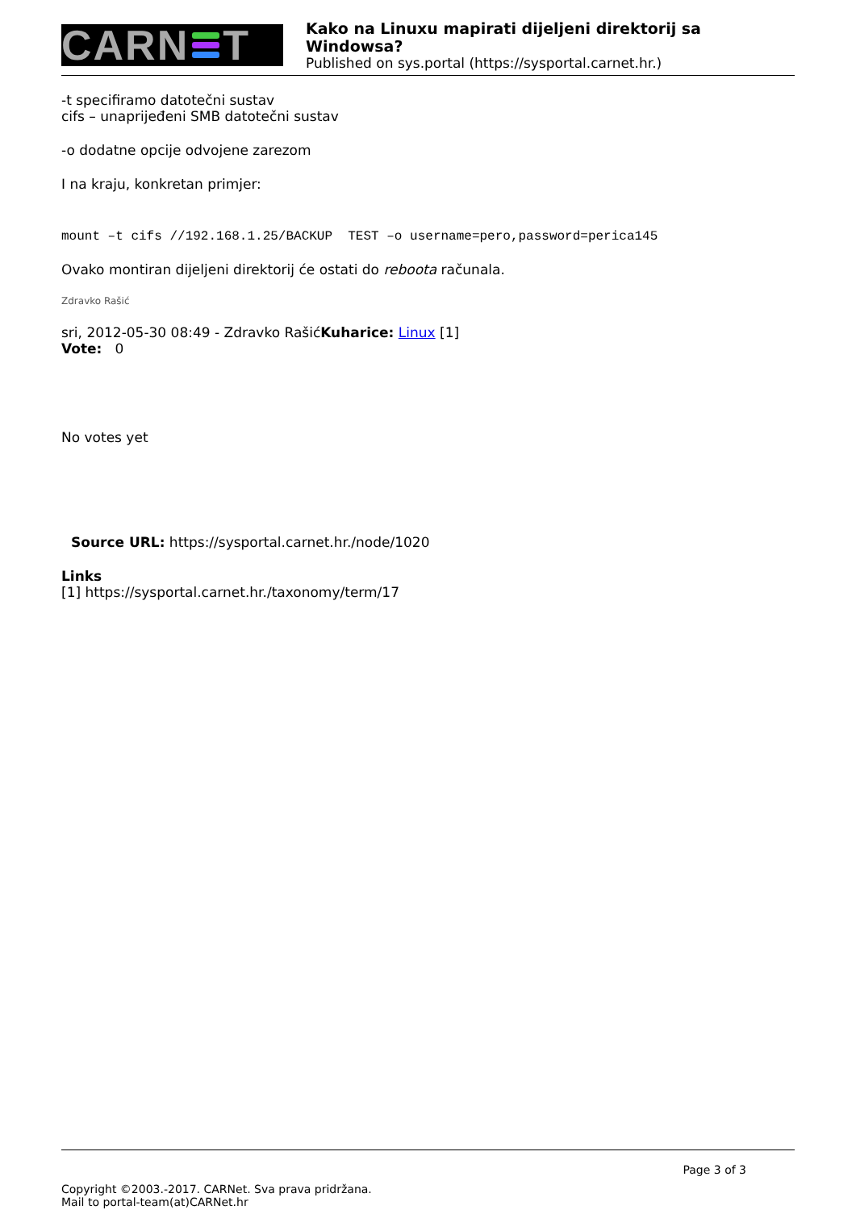CARN T
Kako na Linuxu mapirati dijeljeni direktorij sa Windowsa?
Published on sys.portal (https://sysportal.carnet.hr.)
-t specifiramo datotečni sustav
cifs – unaprijeđeni SMB datotečni sustav
-o dodatne opcije odvojene zarezom
I na kraju, konkretan primjer:
mount –t cifs //192.168.1.25/BACKUP TEST –o username=pero,password=perica145
Ovako montiran dijeljeni direktorij će ostati do reboota računala.
Zdravko Rašić
sri, 2012-05-30 08:49 - Zdravko RašićKuharice: Linux [1]
Vote: 0
No votes yet
Source URL: https://sysportal.carnet.hr./node/1020
Links
[1] https://sysportal.carnet.hr./taxonomy/term/17
Page 3 of 3
Copyright ©2003.-2017. CARNet. Sva prava pridržana.
Mail to portal-team(at)CARNet.hr